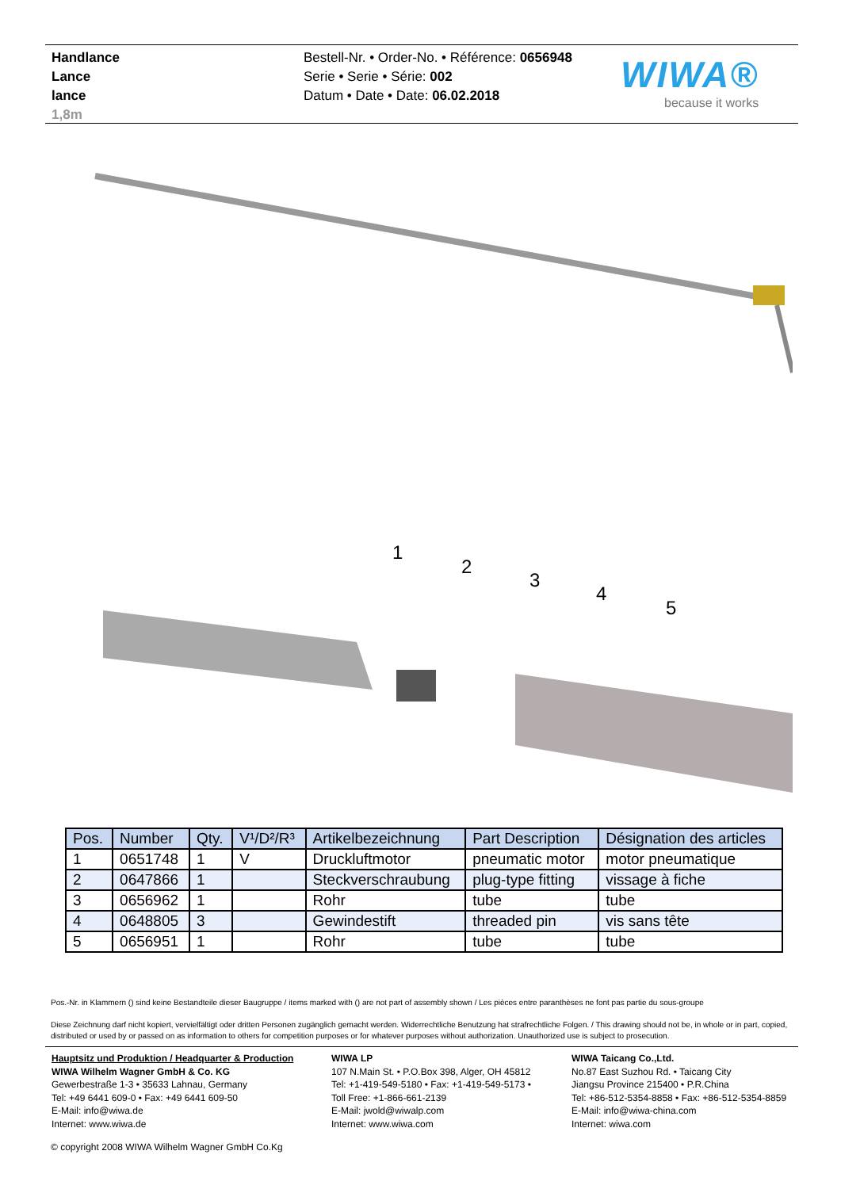Handlance
Lance
lance
1,8m
Bestell-Nr. • Order-No. • Référence: 0656948
Serie • Serie • Série: 002
Datum • Date • Date: 06.02.2018
WIWA®
because it works
1
2
3
4
5
| Pos. | Number | Qty. | V¹/D²/R³ | Artikelbezeichnung | Part Description | Désignation des articles |
| --- | --- | --- | --- | --- | --- | --- |
| 1 | 0651748 | 1 | V | Druckluftmotor | pneumatic motor | motor pneumatique |
| 2 | 0647866 | 1 | | Steckverschraubung | plug-type fitting | vissage à fiche |
| 3 | 0656962 | 1 | | Rohr | tube | tube |
| 4 | 0648805 | 3 | | Gewindestift | threaded pin | vis sans tête |
| 5 | 0656951 | 1 | | Rohr | tube | tube |
Pos.-Nr. in Klammern () sind keine Bestandteile dieser Baugruppe / items marked with () are not part of assembly shown / Les pièces entre paranthèses ne font pas partie du sous-groupe
Diese Zeichnung darf nicht kopiert, vervielfältigt oder dritten Personen zugänglich gemacht werden. Widerrechtliche Benutzung hat strafrechtliche Folgen. / This drawing should not be, in whole or in part, copied, distributed or used by or passed on as information to others for competition purposes or for whatever purposes without authorization. Unauthorized use is subject to prosecution.
Hauptsitz und Produktion / Headquarter & Production
WIWA Wilhelm Wagner GmbH & Co. KG
Gewerbestraße 1-3 • 35633 Lahnau, Germany
Tel: +49 6441 609-0 • Fax: +49 6441 609-50
E-Mail: info@wiwa.de
Internet: www.wiwa.de
WIWA LP
107 N.Main St. • P.O.Box 398, Alger, OH 45812
Tel: +1-419-549-5180 • Fax: +1-419-549-5173 •
Toll Free: +1-866-661-2139
E-Mail: jwold@wiwalp.com
Internet: www.wiwa.com
WIWA Taicang Co.,Ltd.
No.87 East Suzhou Rd. • Taicang City
Jiangsu Province 215400 • P.R.China
Tel: +86-512-5354-8858 • Fax: +86-512-5354-8859
E-Mail: info@wiwa-china.com
Internet: wiwa.com
© copyright 2008 WIWA Wilhelm Wagner GmbH Co.Kg